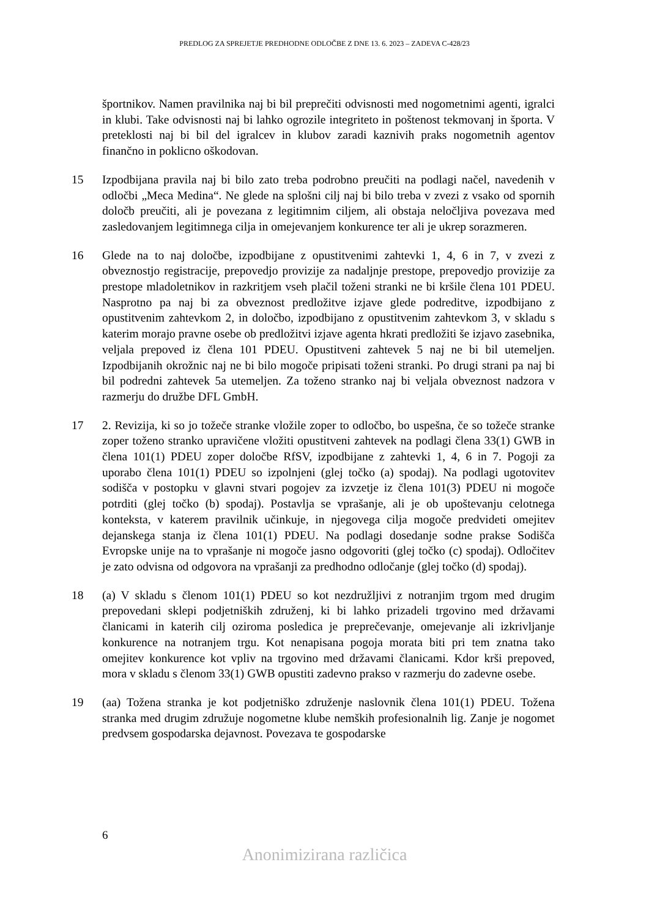PREDLOG ZA SPREJETJE PREDHODNE ODLOČBE Z DNE 13. 6. 2023 – ZADEVA C-428/23
športnikov. Namen pravilnika naj bi bil preprečiti odvisnosti med nogometnimi agenti, igralci in klubi. Take odvisnosti naj bi lahko ogrozile integriteto in poštenost tekmovanj in športa. V preteklosti naj bi bil del igralcev in klubov zaradi kaznivih praks nogometnih agentov finančno in poklicno oškodovan.
15 Izpodbijana pravila naj bi bilo zato treba podrobno preučiti na podlagi načel, navedenih v odločbi „Meca Medina“. Ne glede na splošni cilj naj bi bilo treba v zvezi z vsako od spornih določb preučiti, ali je povezana z legitimnim ciljem, ali obstaja neločljiva povezava med zasledovanjem legitimnega cilja in omejevanjem konkurence ter ali je ukrep sorazmeren.
16 Glede na to naj določbe, izpodbijane z opustitvenimi zahtevki 1, 4, 6 in 7, v zvezi z obveznostjo registracije, prepovedjo provizije za nadaljnje prestope, prepovedjo provizije za prestope mladoletnikov in razkritjem vseh plačil toženi stranki ne bi kršile člena 101 PDEU. Nasprotno pa naj bi za obveznost predložitve izjave glede podreditve, izpodbijano z opustitvenim zahtevkom 2, in določbo, izpodbijano z opustitvenim zahtevkom 3, v skladu s katerim morajo pravne osebe ob predložitvi izjave agenta hkrati predložiti še izjavo zasebnika, veljala prepoved iz člena 101 PDEU. Opustitveni zahtevek 5 naj ne bi bil utemeljen. Izpodbijanih okrožnic naj ne bi bilo mogoče pripisati toženi stranki. Po drugi strani pa naj bi bil podredni zahtevek 5a utemeljen. Za toženo stranko naj bi veljala obveznost nadzora v razmerju do družbe DFL GmbH.
17 2. Revizija, ki so jo tožeče stranke vložile zoper to odločbo, bo uspešna, če so tožeče stranke zoper toženo stranko upravičene vložiti opustitveni zahtevek na podlagi člena 33(1) GWB in člena 101(1) PDEU zoper določbe RfSV, izpodbijane z zahtevki 1, 4, 6 in 7. Pogoji za uporabo člena 101(1) PDEU so izpolnjeni (glej točko (a) spodaj). Na podlagi ugotovitev sodišča v postopku v glavni stvari pogojev za izvzetje iz člena 101(3) PDEU ni mogoče potrditi (glej točko (b) spodaj). Postavlja se vprašanje, ali je ob upoštevanju celotnega konteksta, v katerem pravilnik učinkuje, in njegovega cilja mogoče predvideti omejitev dejanskega stanja iz člena 101(1) PDEU. Na podlagi dosedanje sodne prakse Sodišča Evropske unije na to vprašanje ni mogoče jasno odgovoriti (glej točko (c) spodaj). Odločitev je zato odvisna od odgovora na vprašanji za predhodno odločanje (glej točko (d) spodaj).
18 (a) V skladu s členom 101(1) PDEU so kot nezdružljivi z notranjim trgom med drugim prepovedani sklepi podjetniških združenj, ki bi lahko prizadeli trgovino med državami članicami in katerih cilj oziroma posledica je preprečevanje, omejevanje ali izkrivljanje konkurence na notranjem trgu. Kot nenapisana pogoja morata biti pri tem znatna tako omejitev konkurence kot vpliv na trgovino med državami članicami. Kdor krši prepoved, mora v skladu s členom 33(1) GWB opustiti zadevno prakso v razmerju do zadevne osebe.
19 (aa) Tožena stranka je kot podjetniško združenje naslovnik člena 101(1) PDEU. Tožena stranka med drugim združuje nogometne klube nemških profesionalnih lig. Zanje je nogomet predvsem gospodarska dejavnost. Povezava te gospodarske
6
Anonimizirana različica